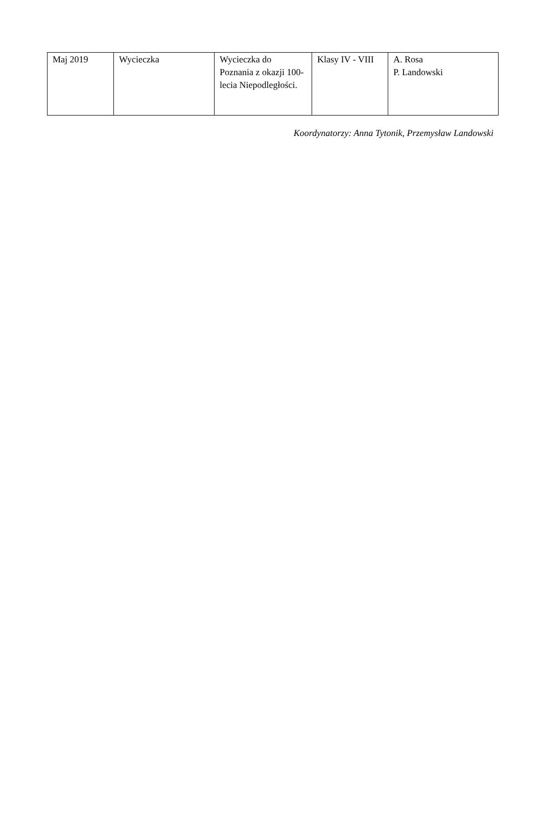| Maj 2019 | Wycieczka | Wycieczka do Poznania z okazji 100-lecia Niepodległości. | Klasy IV - VIII | A. Rosa P. Landowski |
Koordynatorzy: Anna Tytonik, Przemysław Landowski